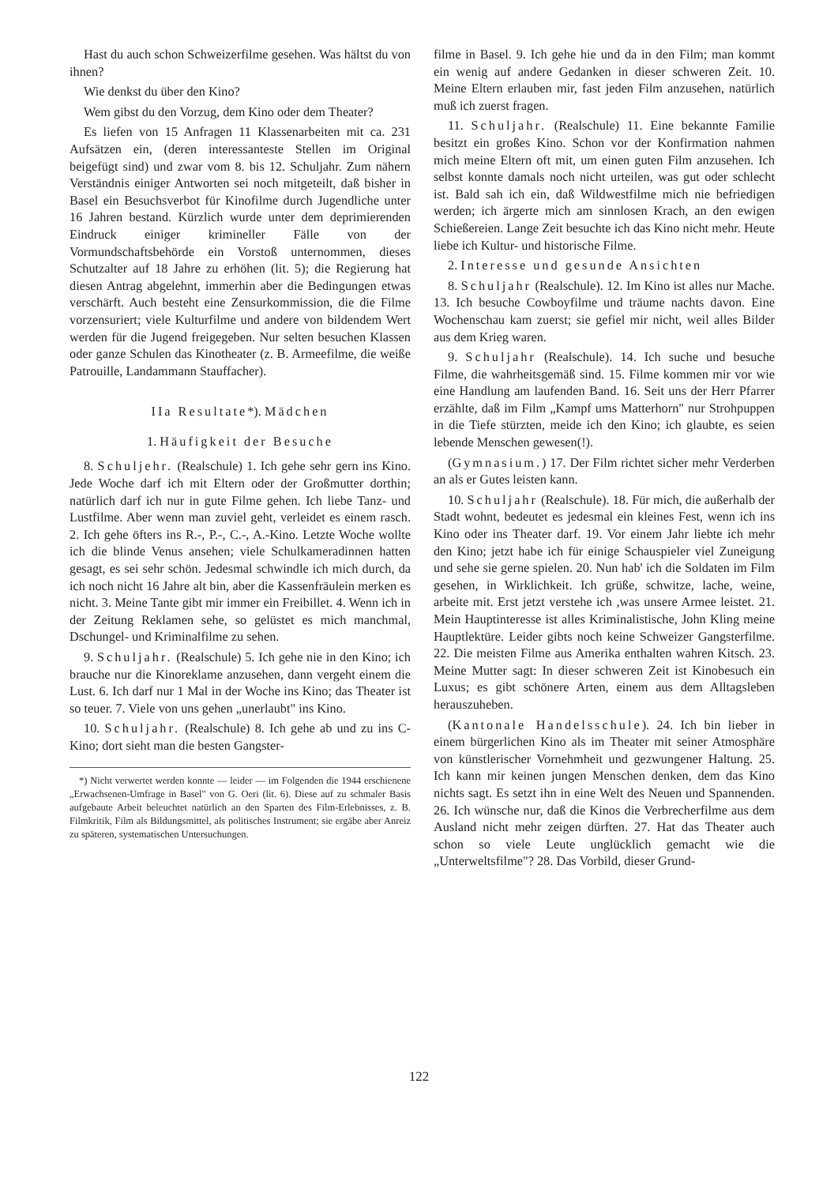Hast du auch schon Schweizerfilme gesehen. Was hältst du von ihnen?
Wie denkst du über den Kino?
Wem gibst du den Vorzug, dem Kino oder dem Theater?
Es liefen von 15 Anfragen 11 Klassenarbeiten mit ca. 231 Aufsätzen ein, (deren interessanteste Stellen im Original beigefügt sind) und zwar vom 8. bis 12. Schuljahr. Zum nähern Verständnis einiger Antworten sei noch mitgeteilt, daß bisher in Basel ein Besuchsverbot für Kinofilme durch Jugendliche unter 16 Jahren bestand. Kürzlich wurde unter dem deprimierenden Eindruck einiger krimineller Fälle von der Vormundschaftsbehörde ein Vorstoß unternommen, dieses Schutzalter auf 18 Jahre zu erhöhen (lit. 5); die Regierung hat diesen Antrag abgelehnt, immerhin aber die Bedingungen etwas verschärft. Auch besteht eine Zensurkommission, die die Filme vorzensuriert; viele Kulturfilme und andere von bildendem Wert werden für die Jugend freigegeben. Nur selten besuchen Klassen oder ganze Schulen das Kinotheater (z. B. Armeefilme, die weiße Patrouille, Landammann Stauffacher).
IIa Resultate*). Mädchen
1. Häufigkeit der Besuche
8. Schuljehr. (Realschule) 1. Ich gehe sehr gern ins Kino. Jede Woche darf ich mit Eltern oder der Großmutter dorthin; natürlich darf ich nur in gute Filme gehen. Ich liebe Tanz- und Lustfilme. Aber wenn man zuviel geht, verleidet es einem rasch. 2. Ich gehe öfters ins R.-, P.-, C.-, A.-Kino. Letzte Woche wollte ich die blinde Venus ansehen; viele Schulkameradinnen hatten gesagt, es sei sehr schön. Jedesmal schwindle ich mich durch, da ich noch nicht 16 Jahre alt bin, aber die Kassenfräulein merken es nicht. 3. Meine Tante gibt mir immer ein Freibillet. 4. Wenn ich in der Zeitung Reklamen sehe, so gelüstet es mich manchmal, Dschungel- und Kriminalfilme zu sehen.
9. Schuljahr. (Realschule) 5. Ich gehe nie in den Kino; ich brauche nur die Kinoreklame anzusehen, dann vergeht einem die Lust. 6. Ich darf nur 1 Mal in der Woche ins Kino; das Theater ist so teuer. 7. Viele von uns gehen „unerlaubt" ins Kino.
10. Schuljahr. (Realschule) 8. Ich gehe ab und zu ins C-Kino; dort sieht man die besten Gangster-
*) Nicht verwertet werden konnte — leider — im Folgenden die 1944 erschienene „Erwachsenen-Umfrage in Basel" von G. Oeri (lit. 6). Diese auf zu schmaler Basis aufgebaute Arbeit beleuchtet natürlich an den Sparten des Film-Erlebnisses, z. B. Filmkritik, Film als Bildungsmittel, als politisches Instrument; sie ergäbe aber Anreiz zu späteren, systematischen Untersuchungen.
filme in Basel. 9. Ich gehe hie und da in den Film; man kommt ein wenig auf andere Gedanken in dieser schweren Zeit. 10. Meine Eltern erlauben mir, fast jeden Film anzusehen, natürlich muß ich zuerst fragen.
11. Schuljahr. (Realschule) 11. Eine bekannte Familie besitzt ein großes Kino. Schon vor der Konfirmation nahmen mich meine Eltern oft mit, um einen guten Film anzusehen. Ich selbst konnte damals noch nicht urteilen, was gut oder schlecht ist. Bald sah ich ein, daß Wildwestfilme mich nie befriedigen werden; ich ärgerte mich am sinnlosen Krach, an den ewigen Schießereien. Lange Zeit besuchte ich das Kino nicht mehr. Heute liebe ich Kultur- und historische Filme.
2. Interesse und gesunde Ansichten
8. Schuljahr (Realschule). 12. Im Kino ist alles nur Mache. 13. Ich besuche Cowboyfilme und träume nachts davon. Eine Wochenschau kam zuerst; sie gefiel mir nicht, weil alles Bilder aus dem Krieg waren.
9. Schuljahr (Realschule). 14. Ich suche und besuche Filme, die wahrheitsgemäß sind. 15. Filme kommen mir vor wie eine Handlung am laufenden Band. 16. Seit uns der Herr Pfarrer erzählte, daß im Film „Kampf ums Matterhorn" nur Strohpuppen in die Tiefe stürzten, meide ich den Kino; ich glaubte, es seien lebende Menschen gewesen(!).
(Gymnasium.) 17. Der Film richtet sicher mehr Verderben an als er Gutes leisten kann.
10. Schuljahr (Realschule). 18. Für mich, die außerhalb der Stadt wohnt, bedeutet es jedesmal ein kleines Fest, wenn ich ins Kino oder ins Theater darf. 19. Vor einem Jahr liebte ich mehr den Kino; jetzt habe ich für einige Schauspieler viel Zuneigung und sehe sie gerne spielen. 20. Nun hab' ich die Soldaten im Film gesehen, in Wirklichkeit. Ich grüße, schwitze, lache, weine, arbeite mit. Erst jetzt verstehe ich ,was unsere Armee leistet. 21. Mein Hauptinteresse ist alles Kriminalistische, John Kling meine Hauptlektüre. Leider gibts noch keine Schweizer Gangsterfilme. 22. Die meisten Filme aus Amerika enthalten wahren Kitsch. 23. Meine Mutter sagt: In dieser schweren Zeit ist Kinobesuch ein Luxus; es gibt schönere Arten, einem aus dem Alltagsleben herauszuheben.
(Kantonale Handelsschule). 24. Ich bin lieber in einem bürgerlichen Kino als im Theater mit seiner Atmosphäre von künstlerischer Vornehmheit und gezwungener Haltung. 25. Ich kann mir keinen jungen Menschen denken, dem das Kino nichts sagt. Es setzt ihn in eine Welt des Neuen und Spannenden. 26. Ich wünsche nur, daß die Kinos die Verbrecherfilme aus dem Ausland nicht mehr zeigen dürften. 27. Hat das Theater auch schon so viele Leute unglücklich gemacht wie die „Unterweltsfilme"? 28. Das Vorbild, dieser Grund-
122